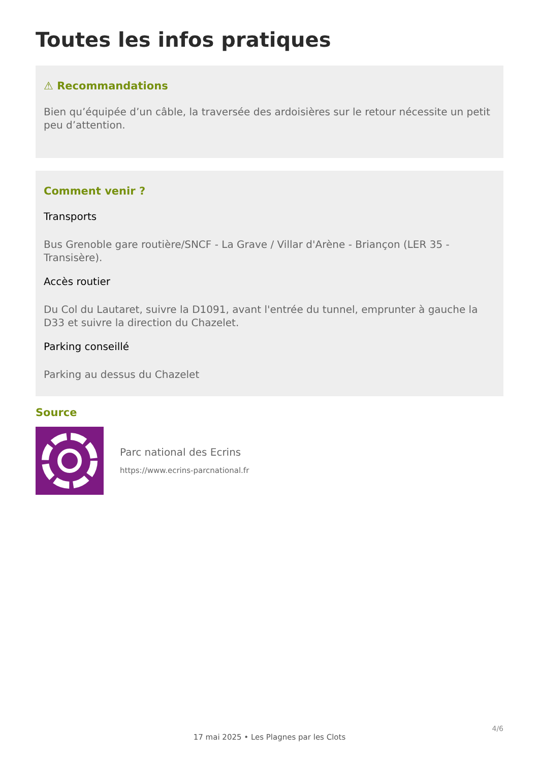Toutes les infos pratiques
⚠ Recommandations
Bien qu’équipée d’un câble, la traversée des ardoisières sur le retour nécessite un petit peu d’attention.
Comment venir ?
Transports
Bus Grenoble gare routière/SNCF - La Grave / Villar d'Arène - Briançon (LER 35 - Transisère).
Accès routier
Du Col du Lautaret, suivre la D1091, avant l'entrée du tunnel, emprunter à gauche la D33 et suivre la direction du Chazelet.
Parking conseillé
Parking au dessus du Chazelet
Source
Parc national des Ecrins
https://www.ecrins-parcnational.fr
4/6
17 mai 2025 • Les Plagnes par les Clots